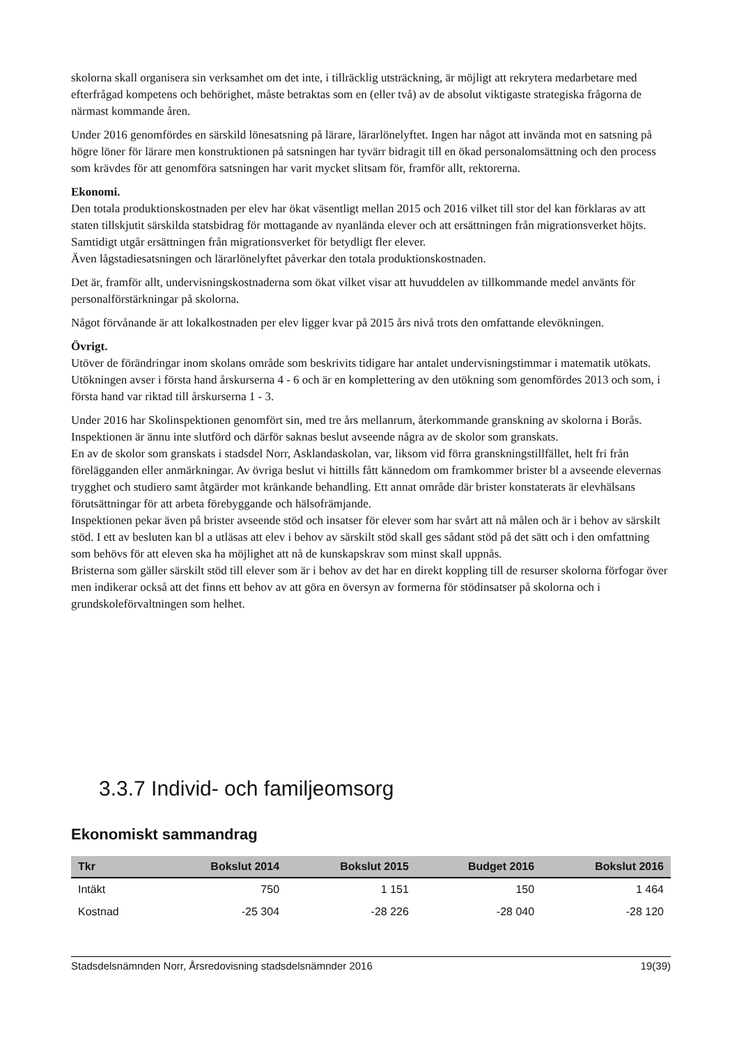skolorna skall organisera sin verksamhet om det inte, i tillräcklig utsträckning, är möjligt att rekrytera medarbetare med efterfrågad kompetens och behörighet, måste betraktas som en (eller två) av de absolut viktigaste strategiska frågorna de närmast kommande åren.
Under 2016 genomfördes en särskild lönesatsning på lärare, lärarlönelyftet. Ingen har något att invända mot en satsning på högre löner för lärare men konstruktionen på satsningen har tyvärr bidragit till en ökad personalomsättning och den process som krävdes för att genomföra satsningen har varit mycket slitsam för, framför allt, rektorerna.
Ekonomi.
Den totala produktionskostnaden per elev har ökat väsentligt mellan 2015 och 2016 vilket till stor del kan förklaras av att staten tillskjutit särskilda statsbidrag för mottagande av nyanlända elever och att ersättningen från migrationsverket höjts. Samtidigt utgår ersättningen från migrationsverket för betydligt fler elever.
Även lågstadiesatsningen och lärarlönelyftet påverkar den totala produktionskostnaden.
Det är, framför allt, undervisningskostnaderna som ökat vilket visar att huvuddelen av tillkommande medel använts för personalförstärkningar på skolorna.
Något förvånande är att lokalkostnaden per elev ligger kvar på 2015 års nivå trots den omfattande elevökningen.
Övrigt.
Utöver de förändringar inom skolans område som beskrivits tidigare har antalet undervisningstimmar i matematik utökats. Utökningen avser i första hand årskurserna 4 - 6 och är en komplettering av den utökning som genomfördes 2013 och som, i första hand var riktad till årskurserna 1 - 3.
Under 2016 har Skolinspektionen genomfört sin, med tre års mellanrum, återkommande granskning av skolorna i Borås. Inspektionen är ännu inte slutförd och därför saknas beslut avseende några av de skolor som granskats.
En av de skolor som granskats i stadsdel Norr, Asklandaskolan, var, liksom vid förra granskningstillfället, helt fri från förelägganden eller anmärkningar. Av övriga beslut vi hittills fått kännedom om framkommer brister bl a avseende elevernas trygghet och studiero samt åtgärder mot kränkande behandling. Ett annat område där brister konstaterats är elevhälsans förutsättningar för att arbeta förebyggande och hälsofrämjande.
Inspektionen pekar även på brister avseende stöd och insatser för elever som har svårt att nå målen och är i behov av särskilt stöd. I ett av besluten kan bl a utläsas att elev i behov av särskilt stöd skall ges sådant stöd på det sätt och i den omfattning som behövs för att eleven ska ha möjlighet att nå de kunskapskrav som minst skall uppnås.
Bristerna som gäller särskilt stöd till elever som är i behov av det har en direkt koppling till de resurser skolorna förfogar över men indikerar också att det finns ett behov av att göra en översyn av formerna för stödinsatser på skolorna och i grundskoleförvaltningen som helhet.
3.3.7 Individ- och familjeomsorg
Ekonomiskt sammandrag
| Tkr | Bokslut 2014 | Bokslut 2015 | Budget 2016 | Bokslut 2016 |
| --- | --- | --- | --- | --- |
| Intäkt | 750 | 1 151 | 150 | 1 464 |
| Kostnad | -25 304 | -28 226 | -28 040 | -28 120 |
Stadsdelsnämnden Norr, Årsredovisning stadsdelsnämnder 2016 19(39)